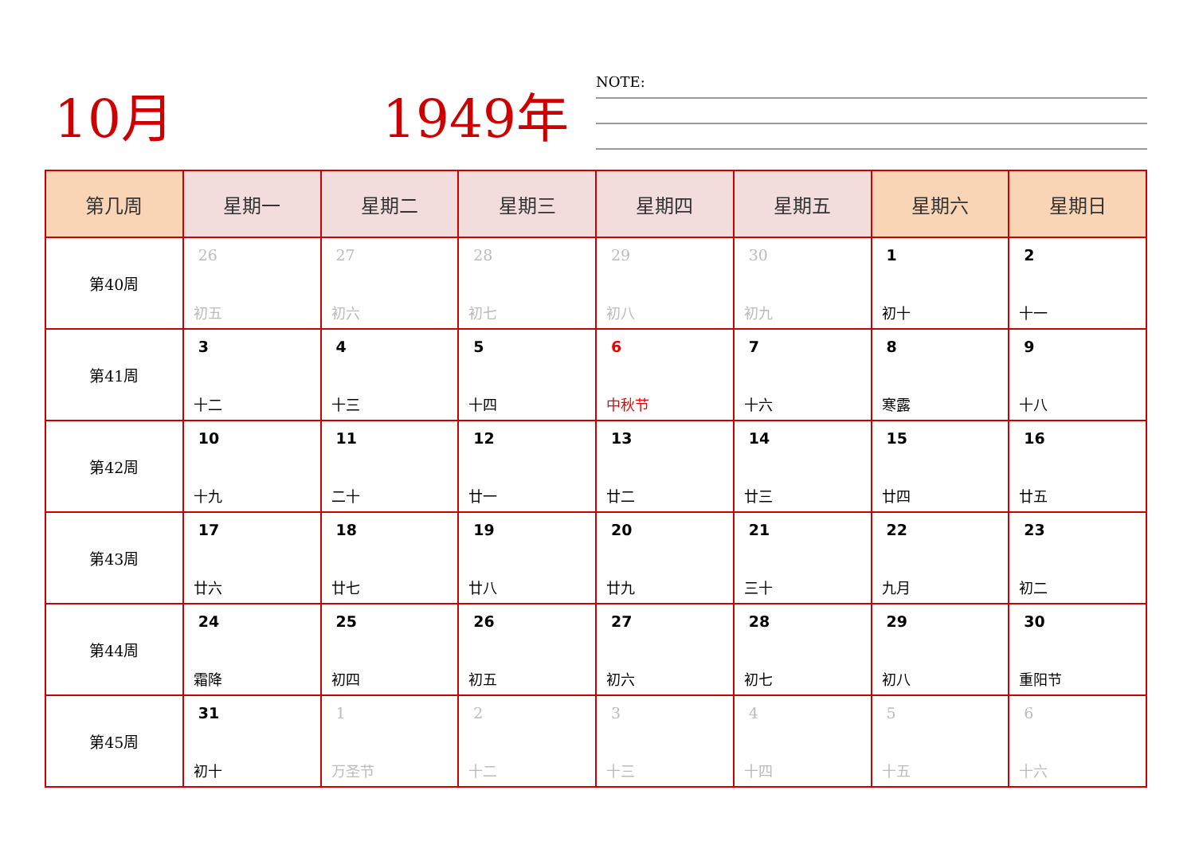10月 1949年 NOTE:
| 第几周 | 星期一 | 星期二 | 星期三 | 星期四 | 星期五 | 星期六 | 星期日 |
| --- | --- | --- | --- | --- | --- | --- | --- |
| 第40周 | 26 初五 | 27 初六 | 28 初七 | 29 初八 | 30 初九 | 1 初十 | 2 十一 |
| 第41周 | 3 十二 | 4 十三 | 5 十四 | 6 中秋节 | 7 十六 | 8 寒露 | 9 十八 |
| 第42周 | 10 十九 | 11 二十 | 12 廿一 | 13 廿二 | 14 廿三 | 15 廿四 | 16 廿五 |
| 第43周 | 17 廿六 | 18 廿七 | 19 廿八 | 20 廿九 | 21 三十 | 22 九月 | 23 初二 |
| 第44周 | 24 霜降 | 25 初四 | 26 初五 | 27 初六 | 28 初七 | 29 初八 | 30 重阳节 |
| 第45周 | 31 初十 | 1 万圣节 | 2 十二 | 3 十三 | 4 十四 | 5 十五 | 6 十六 |